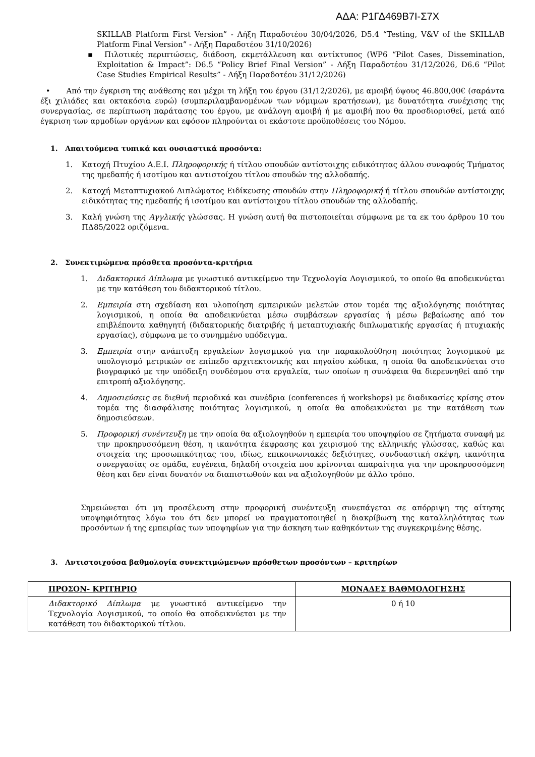ΑΔΑ: Ρ1ΓΔ469Β7Ι-Σ7Χ
SKILLAB Platform First Version” - Λήξη Παραδοτέου 30/04/2026, D5.4 “Testing, V&V of the SKILLAB Platform Final Version” - Λήξη Παραδοτέου 31/10/2026)
▪ Πιλοτικές περιπτώσεις, διάδοση, εκμετάλλευση και αντίκτυπος (WP6 “Pilot Cases, Dissemination, Exploitation & Impact”: D6.5 “Policy Brief Final Version” - Λήξη Παραδοτέου 31/12/2026, D6.6 “Pilot Case Studies Empirical Results” - Λήξη Παραδοτέου 31/12/2026)
• Από την έγκριση της ανάθεσης και μέχρι τη λήξη του έργου (31/12/2026), με αμοιβή ύψους 46.800,00€ (σαράντα έξι χιλιάδες και οκτακόσια ευρώ) (συμπεριλαμβανομένων των νόμιμων κρατήσεων), με δυνατότητα συνέχισης της συνεργασίας, σε περίπτωση παράτασης του έργου, με ανάλογη αμοιβή ή με αμοιβή που θα προσδιορισθεί, μετά από έγκριση των αρμοδίων οργάνων και εφόσον πληρούνται οι εκάστοτε προϋποθέσεις του Νόμου.
1. Απαιτούμενα τυπικά και ουσιαστικά προσόντα:
1. Κατοχή Πτυχίου Α.Ε.Ι. Πληροφορικής ή τίτλου σπουδών αντίστοιχης ειδικότητας άλλου συναφούς Τμήματος της ημεδαπής ή ισοτίμου και αντιστοίχου τίτλου σπουδών της αλλοδαπής.
2. Κατοχή Μεταπτυχιακού Διπλώματος Ειδίκευσης σπουδών στην Πληροφορική ή τίτλου σπουδών αντίστοιχης ειδικότητας της ημεδαπής ή ισοτίμου και αντίστοιχου τίτλου σπουδών της αλλοδαπής.
3. Καλή γνώση της Αγγλικής γλώσσας. Η γνώση αυτή θα πιστοποιείται σύμφωνα με τα εκ του άρθρου 10 του ΠΔ85/2022 οριζόμενα.
2. Συνεκτιμώμενα πρόσθετα προσόντα-κριτήρια
1. Διδακτορικό Δίπλωμα με γνωστικό αντικείμενο την Τεχνολογία Λογισμικού, το οποίο θα αποδεικνύεται με την κατάθεση του διδακτορικού τίτλου.
2. Εμπειρία στη σχεδίαση και υλοποίηση εμπειρικών μελετών στον τομέα της αξιολόγησης ποιότητας λογισμικού, η οποία θα αποδεικνύεται μέσω συμβάσεων εργασίας ή μέσω βεβαίωσης από τον επιβλέποντα καθηγητή (διδακτορικής διατριβής ή μεταπτυχιακής διπλωματικής εργασίας ή πτυχιακής εργασίας), σύμφωνα με το συνημμένο υπόδειγμα.
3. Εμπειρία στην ανάπτυξη εργαλείων λογισμικού για την παρακολούθηση ποιότητας λογισμικού με υπολογισμό μετρικών σε επίπεδο αρχιτεκτονικής και πηγαίου κώδικα, η οποία θα αποδεικνύεται στο βιογραφικό με την υπόδειξη συνδέσμου στα εργαλεία, των οποίων η συνάφεια θα διερευνηθεί από την επιτροπή αξιολόγησης.
4. Δημοσιεύσεις σε διεθνή περιοδικά και συνέδρια (conferences ή workshops) με διαδικασίες κρίσης στον τομέα της διασφάλισης ποιότητας λογισμικού, η οποία θα αποδεικνύεται με την κατάθεση των δημοσιεύσεων.
5. Προφορική συνέντευξη με την οποία θα αξιολογηθούν η εμπειρία του υποψηφίου σε ζητήματα συναφή με την προκηρυσσόμενη θέση, η ικανότητα έκφρασης και χειρισμού της ελληνικής γλώσσας, καθώς και στοιχεία της προσωπικότητας του, ιδίως, επικοινωνιακές δεξιότητες, συνδυαστική σκέψη, ικανότητα συνεργασίας σε ομάδα, ευγένεια, δηλαδή στοιχεία που κρίνονται απαραίτητα για την προκηρυσσόμενη θέση και δεν είναι δυνατόν να διαπιστωθούν και να αξιολογηθούν με άλλο τρόπο.
Σημειώνεται ότι μη προσέλευση στην προφορική συνέντευξη συνεπάγεται σε απόρριψη της αίτησης υποψηφιότητας λόγω του ότι δεν μπορεί να πραγματοποιηθεί η διακρίβωση της καταλληλότητας των προσόντων ή της εμπειρίας των υποψηφίων για την άσκηση των καθηκόντων της συγκεκριμένης θέσης.
3. Αντιστοιχούσα βαθμολογία συνεκτιμώμενων πρόσθετων προσόντων – κριτηρίων
| ΠΡΟΣΟΝ- ΚΡΙΤΗΡΙΟ | ΜΟΝΑΔΕΣ ΒΑΘΜΟΛΟΓΗΣΗΣ |
| --- | --- |
| Διδακτορικό Δίπλωμα με γνωστικό αντικείμενο την Τεχνολογία Λογισμικού, το οποίο θα αποδεικνύεται με την κατάθεση του διδακτορικού τίτλου. | 0 ή 10 |